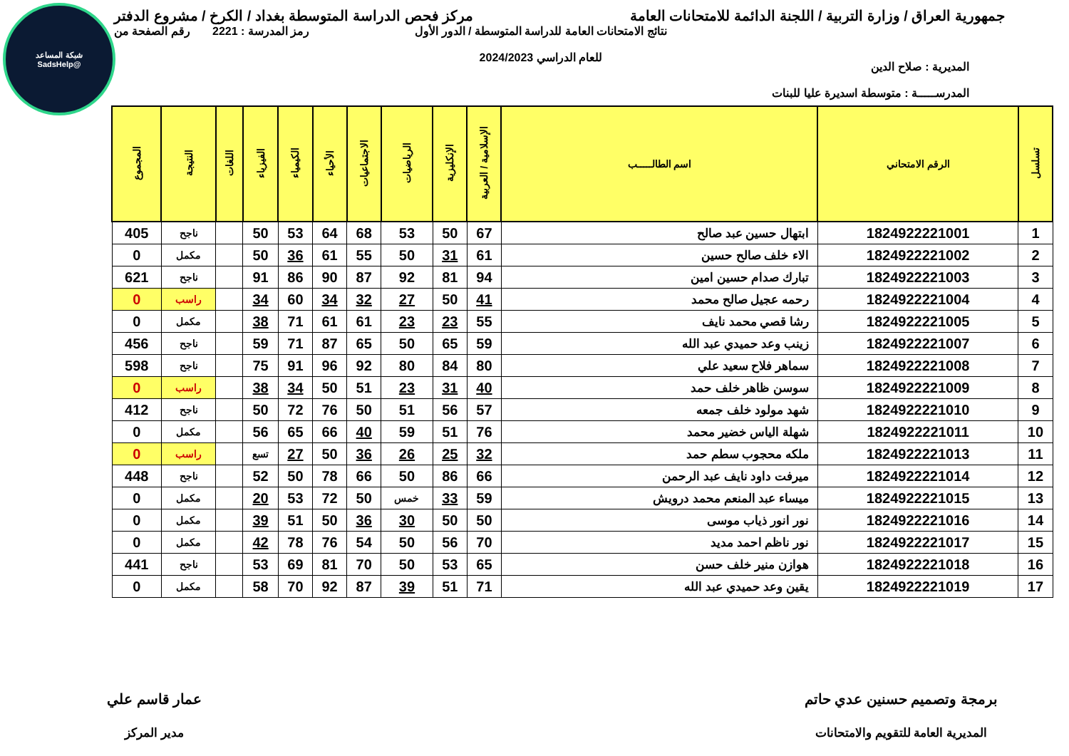شبكة المساعد
@SadsHelp
جمهورية العراق / وزارة التربية / اللجنة الدائمة للامتحانات العامة
مركز فحص الدراسة المتوسطة بغداد / الكرخ / مشروع الدفتر
المديرية : صلاح الدين
المدرســـــة : متوسطة اسديرة عليا للبنات
نتائج الامتحانات العامة للدراسة المتوسطة / الدور الأول
للعام الدراسي 2024/2023
رمز المدرسة : 2221 رقم الصفحة من
| تسلسل | الرقم الامتحاني | اسم الطالـــــب | الإسلامية / العربية | الإنكليزية | الرياضيات | الاجتماعيات | الأحياء | الكيمياء | الفيزياء | اللغات | النتيجة | المجموع |
| --- | --- | --- | --- | --- | --- | --- | --- | --- | --- | --- | --- | --- |
| 1 | 1824922221001 | ابتهال حسين عبد صالح | 67 | 50 | 53 | 68 | 64 | 53 | 50 | | ناجح | 405 |
| 2 | 1824922221002 | الاء خلف صالح حسين | 61 | 31 | 50 | 55 | 61 | 36 | 50 | | مكمل | 0 |
| 3 | 1824922221003 | تبارك صدام حسين امين | 94 | 81 | 92 | 87 | 90 | 86 | 91 | | ناجح | 621 |
| 4 | 1824922221004 | رحمه عجيل صالح محمد | 41 | 50 | 27 | 32 | 34 | 60 | 34 | | راسب | 0 |
| 5 | 1824922221005 | رشا قصي محمد نايف | 55 | 23 | 23 | 61 | 61 | 71 | 38 | | مكمل | 0 |
| 6 | 1824922221007 | زينب وعد حميدي عبد الله | 59 | 65 | 50 | 65 | 87 | 71 | 59 | | ناجح | 456 |
| 7 | 1824922221008 | سماهر فلاح سعيد علي | 80 | 84 | 80 | 92 | 96 | 91 | 75 | | ناجح | 598 |
| 8 | 1824922221009 | سوسن ظاهر خلف حمد | 40 | 31 | 23 | 51 | 50 | 34 | 38 | | راسب | 0 |
| 9 | 1824922221010 | شهد مولود خلف جمعه | 57 | 56 | 51 | 50 | 76 | 72 | 50 | | ناجح | 412 |
| 10 | 1824922221011 | شهلة الياس خضير محمد | 76 | 51 | 59 | 40 | 66 | 65 | 56 | | مكمل | 0 |
| 11 | 1824922221013 | ملكه محجوب سطم حمد | 32 | 25 | 26 | 36 | 50 | 27 | تسع | | راسب | 0 |
| 12 | 1824922221014 | ميرفت داود نايف عبد الرحمن | 66 | 86 | 50 | 66 | 78 | 50 | 52 | | ناجح | 448 |
| 13 | 1824922221015 | ميساء عبد المنعم محمد درويش | 59 | 33 | خمس | 50 | 72 | 53 | 20 | | مكمل | 0 |
| 14 | 1824922221016 | نور انور ذياب موسى | 50 | 50 | 30 | 36 | 50 | 51 | 39 | | مكمل | 0 |
| 15 | 1824922221017 | نور ناظم احمد مديد | 70 | 56 | 50 | 54 | 76 | 78 | 42 | | مكمل | 0 |
| 16 | 1824922221018 | هوازن منير خلف حسن | 65 | 53 | 50 | 70 | 81 | 69 | 53 | | ناجح | 441 |
| 17 | 1824922221019 | يقين وعد حميدي عبد الله | 71 | 51 | 39 | 87 | 92 | 70 | 58 | | مكمل | 0 |
برمجة وتصميم حسنين عدي حاتم
المديرية العامة للتقويم والامتحانات
عمار قاسم علي
مدير المركز